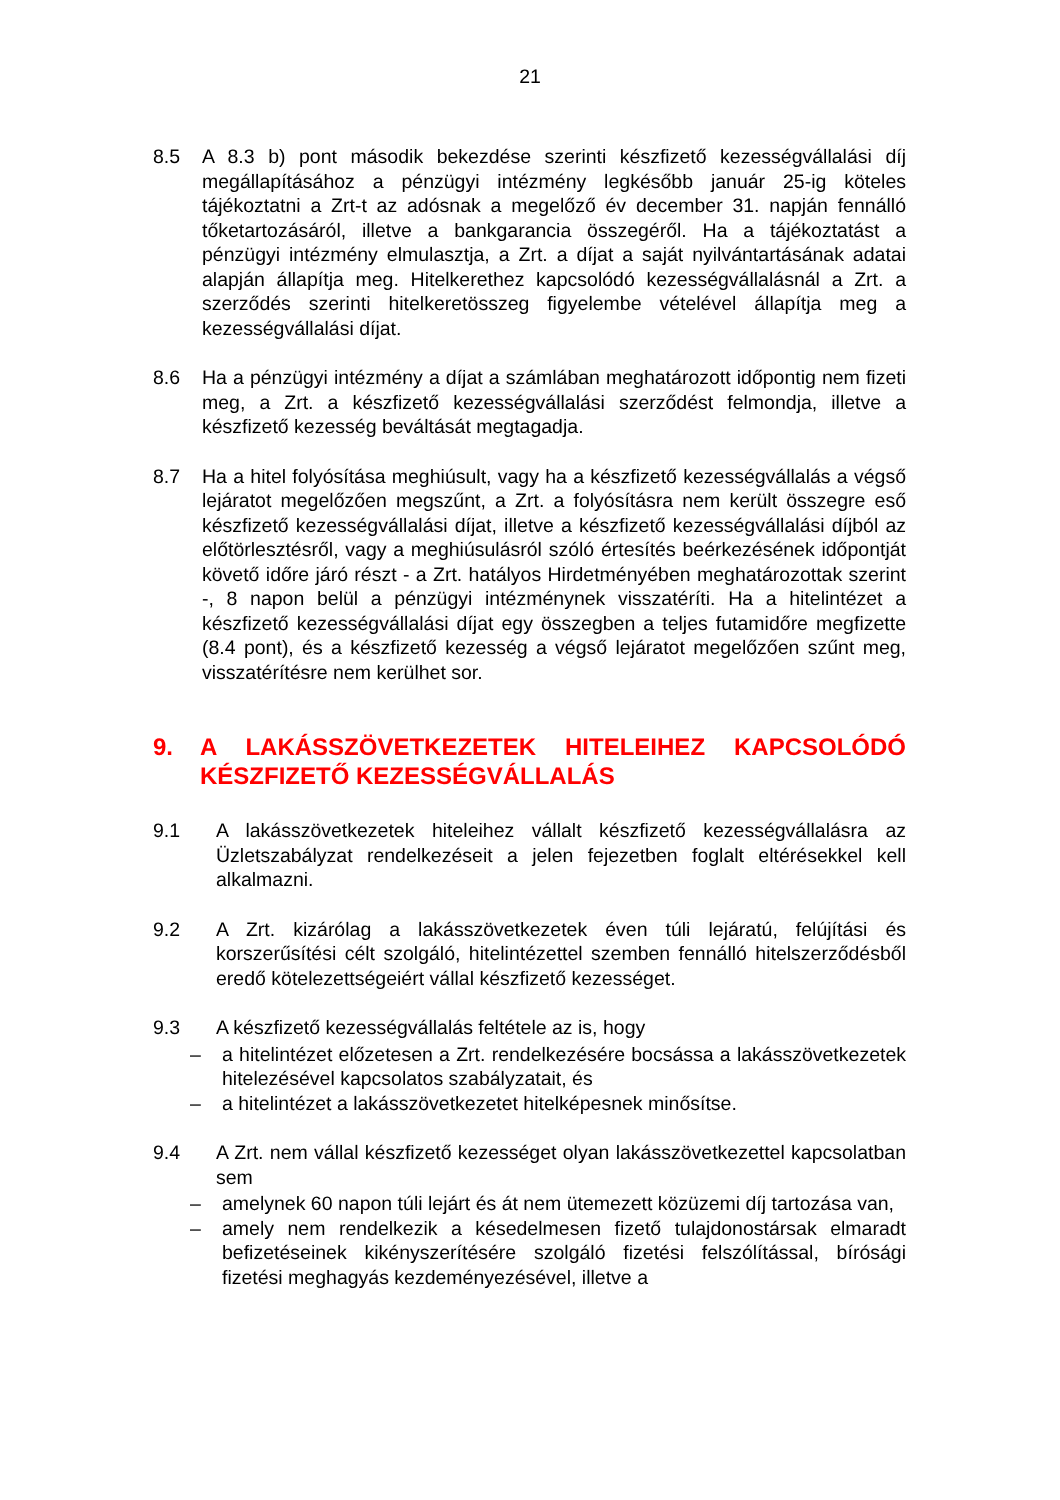21
8.5 A 8.3 b) pont második bekezdése szerinti készfizető kezességvállalási díj megállapításához a pénzügyi intézmény legkésőbb január 25-ig köteles tájékoztatni a Zrt-t az adósnak a megelőző év december 31. napján fennálló tőketartozásáról, illetve a bankgarancia összegéről. Ha a tájékoztatást a pénzügyi intézmény elmulasztja, a Zrt. a díjat a saját nyilvántartásának adatai alapján állapítja meg. Hitelkerethez kapcsolódó kezességvállalásnál a Zrt. a szerződés szerinti hitelkeretösszeg figyelembe vételével állapítja meg a kezességvállalási díjat.
8.6 Ha a pénzügyi intézmény a díjat a számlában meghatározott időpontig nem fizeti meg, a Zrt. a készfizető kezességvállalási szerződést felmondja, illetve a készfizető kezesség beváltását megtagadja.
8.7 Ha a hitel folyósítása meghiúsult, vagy ha a készfizető kezességvállalás a végső lejáratot megelőzően megszűnt, a Zrt. a folyósításra nem került összegre eső készfizető kezességvállalási díjat, illetve a készfizető kezességvállalási díjból az előtörlesztésről, vagy a meghiúsulásról szóló értesítés beérkezésének időpontját követő időre járó részt - a Zrt. hatályos Hirdetményében meghatározottak szerint -, 8 napon belül a pénzügyi intézménynek visszatéríti. Ha a hitelintézet a készfizető kezességvállalási díjat egy összegben a teljes futamidőre megfizette (8.4 pont), és a készfizető kezesség a végső lejáratot megelőzően szűnt meg, visszatérítésre nem kerülhet sor.
9. A LAKÁSSZÖVETKEZETEK HITELEIHEZ KAPCSOLÓDÓ KÉSZFIZETŐ KEZESSÉGVÁLLALÁS
9.1 A lakásszövetkezetek hiteleihez vállalt készfizető kezességvállalásra az Üzletszabályzat rendelkezéseit a jelen fejezetben foglalt eltérésekkel kell alkalmazni.
9.2 A Zrt. kizárólag a lakásszövetkezetek éven túli lejáratú, felújítási és korszerűsítési célt szolgáló, hitelintézettel szemben fennálló hitelszerződésből eredő kötelezettségeiért vállal készfizető kezességet.
9.3 A készfizető kezességvállalás feltétele az is, hogy
– a hitelintézet előzetesen a Zrt. rendelkezésére bocsássa a lakásszövetkezetek hitelezésével kapcsolatos szabályzatait, és
– a hitelintézet a lakásszövetkezetet hitelképesnek minősítse.
9.4 A Zrt. nem vállal készfizető kezességet olyan lakásszövetkezettel kapcsolatban sem
– amelynek 60 napon túli lejárt és át nem ütemezett közüzemi díj tartozása van,
– amely nem rendelkezik a késedelmesen fizető tulajdonostársak elmaradt befizetéseinek kikényszerítésére szolgáló fizetési felszólítással, bírósági fizetési meghagyás kezdeményezésével, illetve a